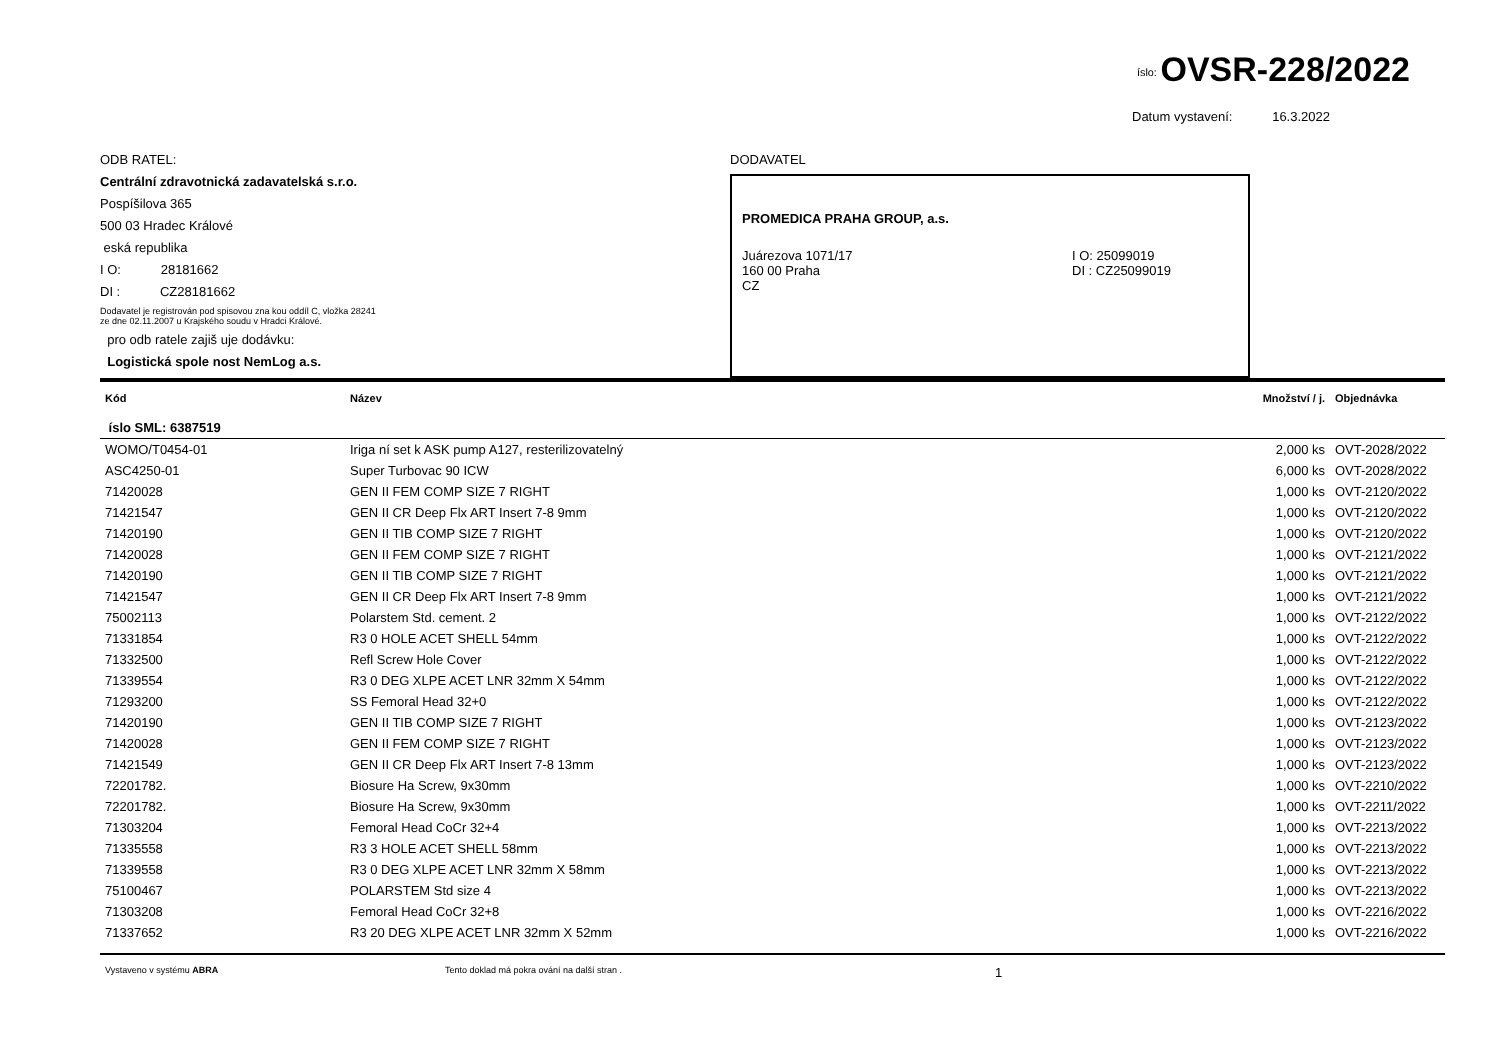<sup>íslo:</sup> OVSR-228/2022
Datum vystavení: 16.3.2022
ODB RATEL:
Centrální zdravotnická zadavatelská s.r.o.
Pospíšilova 365
500 03 Hradec Králové
eská republika
I O: 28181662
DI : CZ28181662
Dodavatel je registrován pod spisovou zna kou oddíl C, vložka 28241
ze dne 02.11.2007 u Krajského soudu v Hradci Králové.
pro odb ratele zajiš uje dodávku:
Logistická spole nost NemLog a.s.
DODAVATEL
PROMEDICA PRAHA GROUP, a.s.
Juárezova 1071/17
160 00 Praha
CZ
I O: 25099019
DI : CZ25099019
| Kód | Název | Množství / j. | Objednávka |
| --- | --- | --- | --- |
| íslo SML: 6387519 | | | |
| WOMO/T0454-01 | Iriga ní set k ASK pump A127, resterilizovatelný | 2,000 ks | OVT-2028/2022 |
| ASC4250-01 | Super Turbovac 90 ICW | 6,000 ks | OVT-2028/2022 |
| 71420028 | GEN II FEM COMP SIZE 7 RIGHT | 1,000 ks | OVT-2120/2022 |
| 71421547 | GEN II CR Deep Flx ART Insert 7-8 9mm | 1,000 ks | OVT-2120/2022 |
| 71420190 | GEN II TIB COMP SIZE 7 RIGHT | 1,000 ks | OVT-2120/2022 |
| 71420028 | GEN II FEM COMP SIZE 7 RIGHT | 1,000 ks | OVT-2121/2022 |
| 71420190 | GEN II TIB COMP SIZE 7 RIGHT | 1,000 ks | OVT-2121/2022 |
| 71421547 | GEN II CR Deep Flx ART Insert 7-8 9mm | 1,000 ks | OVT-2121/2022 |
| 75002113 | Polarstem Std. cement. 2 | 1,000 ks | OVT-2122/2022 |
| 71331854 | R3 0 HOLE ACET SHELL 54mm | 1,000 ks | OVT-2122/2022 |
| 71332500 | Refl Screw Hole Cover | 1,000 ks | OVT-2122/2022 |
| 71339554 | R3 0 DEG XLPE ACET LNR 32mm X 54mm | 1,000 ks | OVT-2122/2022 |
| 71293200 | SS Femoral Head 32+0 | 1,000 ks | OVT-2122/2022 |
| 71420190 | GEN II TIB COMP SIZE 7 RIGHT | 1,000 ks | OVT-2123/2022 |
| 71420028 | GEN II FEM COMP SIZE 7 RIGHT | 1,000 ks | OVT-2123/2022 |
| 71421549 | GEN II CR Deep Flx ART Insert 7-8 13mm | 1,000 ks | OVT-2123/2022 |
| 72201782. | Biosure Ha Screw, 9x30mm | 1,000 ks | OVT-2210/2022 |
| 72201782. | Biosure Ha Screw, 9x30mm | 1,000 ks | OVT-2211/2022 |
| 71303204 | Femoral Head CoCr 32+4 | 1,000 ks | OVT-2213/2022 |
| 71335558 | R3 3 HOLE ACET SHELL 58mm | 1,000 ks | OVT-2213/2022 |
| 71339558 | R3 0 DEG XLPE ACET LNR 32mm X 58mm | 1,000 ks | OVT-2213/2022 |
| 75100467 | POLARSTEM Std size 4 | 1,000 ks | OVT-2213/2022 |
| 71303208 | Femoral Head CoCr 32+8 | 1,000 ks | OVT-2216/2022 |
| 71337652 | R3 20 DEG XLPE ACET LNR 32mm X 52mm | 1,000 ks | OVT-2216/2022 |
Vystaveno v systému ABRA Tento doklad má pokra ování na další stran .
1